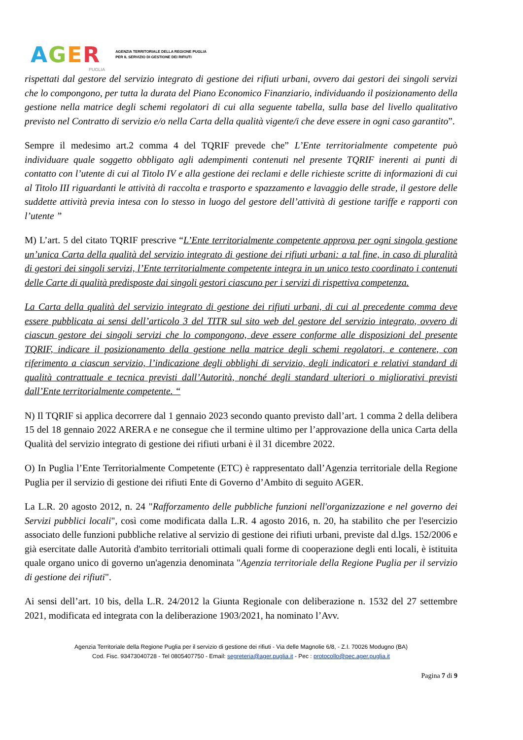AGER
AGENZIA TERRITORIALE DELLA REGIONE PUGLIA
PER IL SERVIZIO DI GESTIONE DEI RIFIUTI
PUGLIA
rispettati dal gestore del servizio integrato di gestione dei rifiuti urbani, ovvero dai gestori dei singoli servizi che lo compongono, per tutta la durata del Piano Economico Finanziario, individuando il posizionamento della gestione nella matrice degli schemi regolatori di cui alla seguente tabella, sulla base del livello qualitativo previsto nel Contratto di servizio e/o nella Carta della qualità vigente/i che deve essere in ogni caso garantito”.
Sempre il medesimo art.2 comma 4 del TQRIF prevede che” L’Ente territorialmente competente può individuare quale soggetto obbligato agli adempimenti contenuti nel presente TQRIF inerenti ai punti di contatto con l’utente di cui al Titolo IV e alla gestione dei reclami e delle richieste scritte di informazioni di cui al Titolo III riguardanti le attività di raccolta e trasporto e spazzamento e lavaggio delle strade, il gestore delle suddette attività previa intesa con lo stesso in luogo del gestore dell’attività di gestione tariffe e rapporti con l’utente ”
M) L’art. 5 del citato TQRIF prescrive “L’Ente territorialmente competente approva per ogni singola gestione un’unica Carta della qualità del servizio integrato di gestione dei rifiuti urbani: a tal fine, in caso di pluralità di gestori dei singoli servizi, l’Ente territorialmente competente integra in un unico testo coordinato i contenuti delle Carte di qualità predisposte dai singoli gestori ciascuno per i servizi di rispettiva competenza.
La Carta della qualità del servizio integrato di gestione dei rifiuti urbani, di cui al precedente comma deve essere pubblicata ai sensi dell’articolo 3 del TITR sul sito web del gestore del servizio integrato, ovvero di ciascun gestore dei singoli servizi che lo compongono, deve essere conforme alle disposizioni del presente TQRIF, indicare il posizionamento della gestione nella matrice degli schemi regolatori, e contenere, con riferimento a ciascun servizio, l’indicazione degli obblighi di servizio, degli indicatori e relativi standard di qualità contrattuale e tecnica previsti dall’Autorità, nonché degli standard ulteriori o migliorativi previsti dall’Ente territorialmente competente. “
N) Il TQRIF si applica decorrere dal 1 gennaio 2023 secondo quanto previsto dall’art. 1 comma 2 della delibera 15 del 18 gennaio 2022 ARERA e ne consegue che il termine ultimo per l’approvazione della unica Carta della Qualità del servizio integrato di gestione dei rifiuti urbani è il 31 dicembre 2022.
O) In Puglia l’Ente Territorialmente Competente (ETC) è rappresentato dall’Agenzia territoriale della Regione Puglia per il servizio di gestione dei rifiuti Ente di Governo d’Ambito di seguito AGER.
La L.R. 20 agosto 2012, n. 24 "Rafforzamento delle pubbliche funzioni nell'organizzazione e nel governo dei Servizi pubblici locali", così come modificata dalla L.R. 4 agosto 2016, n. 20, ha stabilito che per l'esercizio associato delle funzioni pubbliche relative al servizio di gestione dei rifiuti urbani, previste dal d.lgs. 152/2006 e già esercitate dalle Autorità d'ambito territoriali ottimali quali forme di cooperazione degli enti locali, è istituita quale organo unico di governo un'agenzia denominata "Agenzia territoriale della Regione Puglia per il servizio di gestione dei rifiuti".
Ai sensi dell’art. 10 bis, della L.R. 24/2012 la Giunta Regionale con deliberazione n. 1532 del 27 settembre 2021, modificata ed integrata con la deliberazione 1903/2021, ha nominato l’Avv.
Agenzia Territoriale della Regione Puglia per il servizio di gestione dei rifiuti - Via delle Magnolie 6/8, - Z.I. 70026 Modugno (BA)
Cod. Fisc. 93473040728 - Tel 0805407750 - Email: segreteria@ager.puglia.it - Pec : protocollo@pec.ager.puglia.it
Pagina 7 di 9